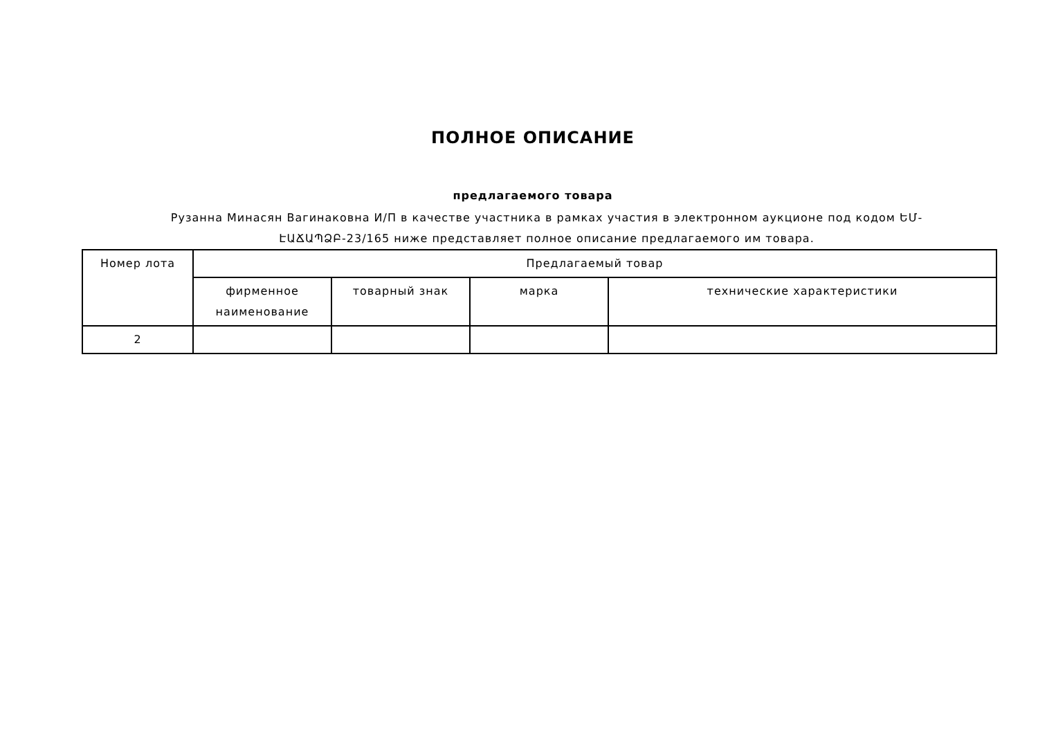ПОЛНОЕ ОПИСАНИЕ
предлагаемого товара
Рузанна Минасян Вагинаковна И/П в качестве участника в рамках участия в электронном аукционе под кодом ԵՄ-ԷԱՃԱՊՁԲ-23/165 ниже представляет полное описание предлагаемого им товара.
| Номер лота | Предлагаемый товар | | | |
| --- | --- | --- | --- | --- |
| | фирменное наименование | товарный знак | марка | технические характеристики |
| 2 | | | | |